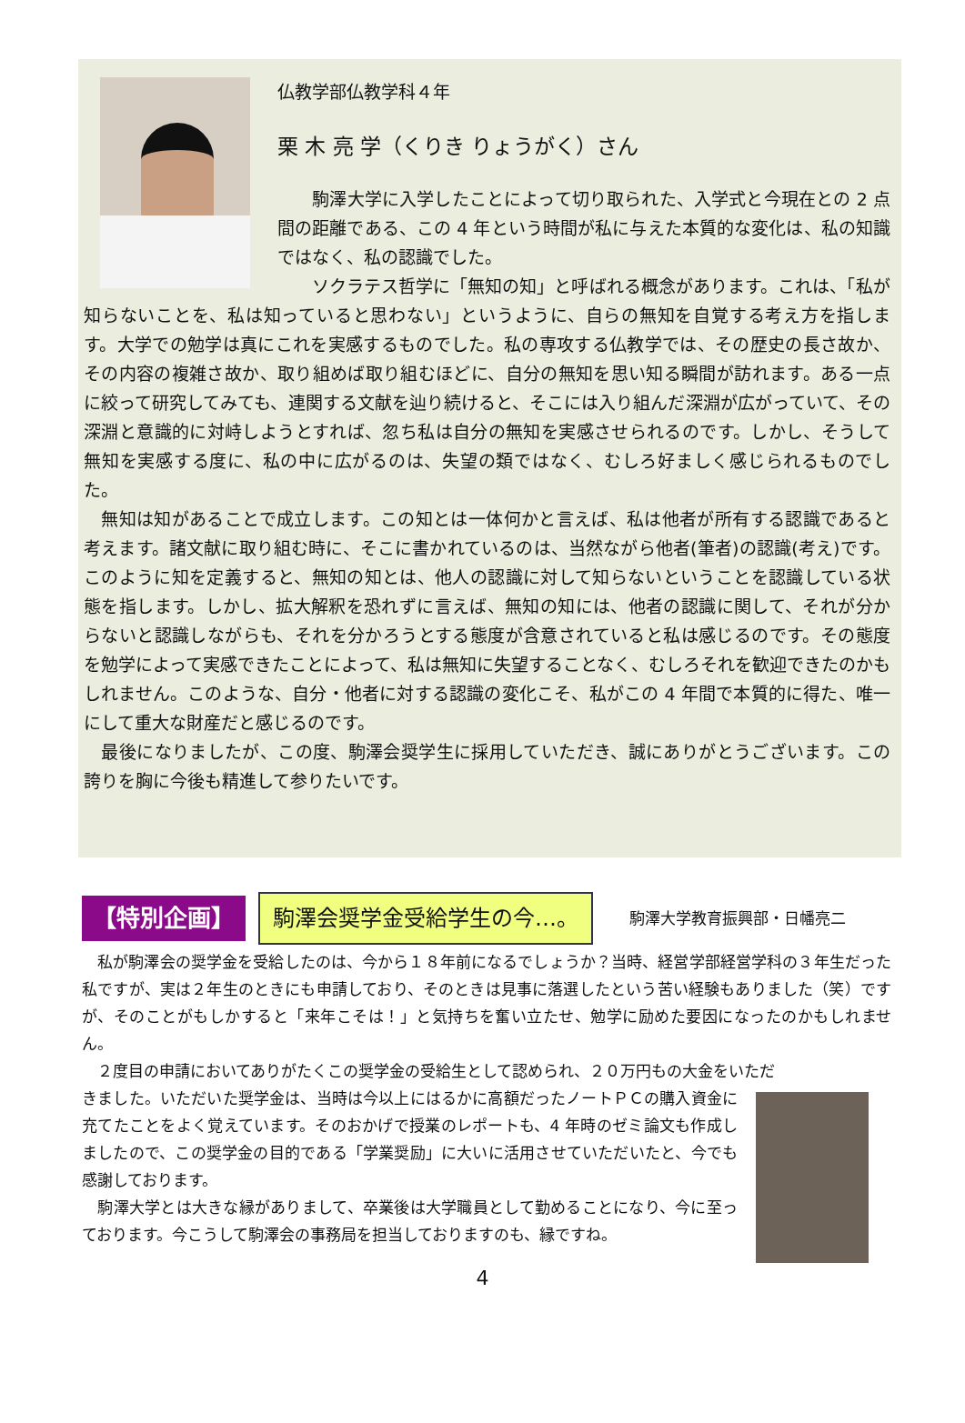仏教学部仏教学科４年
栗 木 亮 学（くりき りょうがく）さん
　　駒澤大学に入学したことによって切り取られた、入学式と今現在との 2 点間の距離である、この 4 年という時間が私に与えた本質的な変化は、私の知識ではなく、私の認識でした。
　　ソクラテス哲学に「無知の知」と呼ばれる概念があります。これは、「私が知らないことを、私は知っていると思わない」というように、自らの無知を自覚する考え方を指します。大学での勉学は真にこれを実感するものでした。私の専攻する仏教学では、その歴史の長さ故か、その内容の複雑さ故か、取り組めば取り組むほどに、自分の無知を思い知る瞬間が訪れます。ある一点に絞って研究してみても、連関する文献を辿り続けると、そこには入り組んだ深淵が広がっていて、その深淵と意識的に対峙しようとすれば、忽ち私は自分の無知を実感させられるのです。しかし、そうして無知を実感する度に、私の中に広がるのは、失望の類ではなく、むしろ好ましく感じられるものでした。
　無知は知があることで成立します。この知とは一体何かと言えば、私は他者が所有する認識であると考えます。諸文献に取り組む時に、そこに書かれているのは、当然ながら他者(筆者)の認識(考え)です。このように知を定義すると、無知の知とは、他人の認識に対して知らないということを認識している状態を指します。しかし、拡大解釈を恐れずに言えば、無知の知には、他者の認識に関して、それが分からないと認識しながらも、それを分かろうとする態度が含意されていると私は感じるのです。その態度を勉学によって実感できたことによって、私は無知に失望することなく、むしろそれを歓迎できたのかもしれません。このような、自分・他者に対する認識の変化こそ、私がこの 4 年間で本質的に得た、唯一にして重大な財産だと感じるのです。
　最後になりましたが、この度、駒澤会奨学生に採用していただき、誠にありがとうございます。この誇りを胸に今後も精進して参りたいです。
【特別企画】 駒澤会奨学金受給学生の今…。 駒澤大学教育振興部・日幡亮二
　私が駒澤会の奨学金を受給したのは、今から１８年前になるでしょうか？当時、経営学部経営学科の３年生だった私ですが、実は２年生のときにも申請しており、そのときは見事に落選したという苦い経験もありました（笑）ですが、そのことがもしかすると「来年こそは！」と気持ちを奮い立たせ、勉学に励めた要因になったのかもしれません。
　２度目の申請においてありがたくこの奨学金の受給生として認められ、２０万円もの大金をいただ
きました。いただいた奨学金は、当時は今以上にはるかに高額だったノートＰＣの購入資金に充てたことをよく覚えています。そのおかげで授業のレポートも、4 年時のゼミ論文も作成しましたので、この奨学金の目的である「学業奨励」に大いに活用させていただいたと、今でも感謝しております。
　駒澤大学とは大きな縁がありまして、卒業後は大学職員として勤めることになり、今に至っております。今こうして駒澤会の事務局を担当しておりますのも、縁ですね。
4